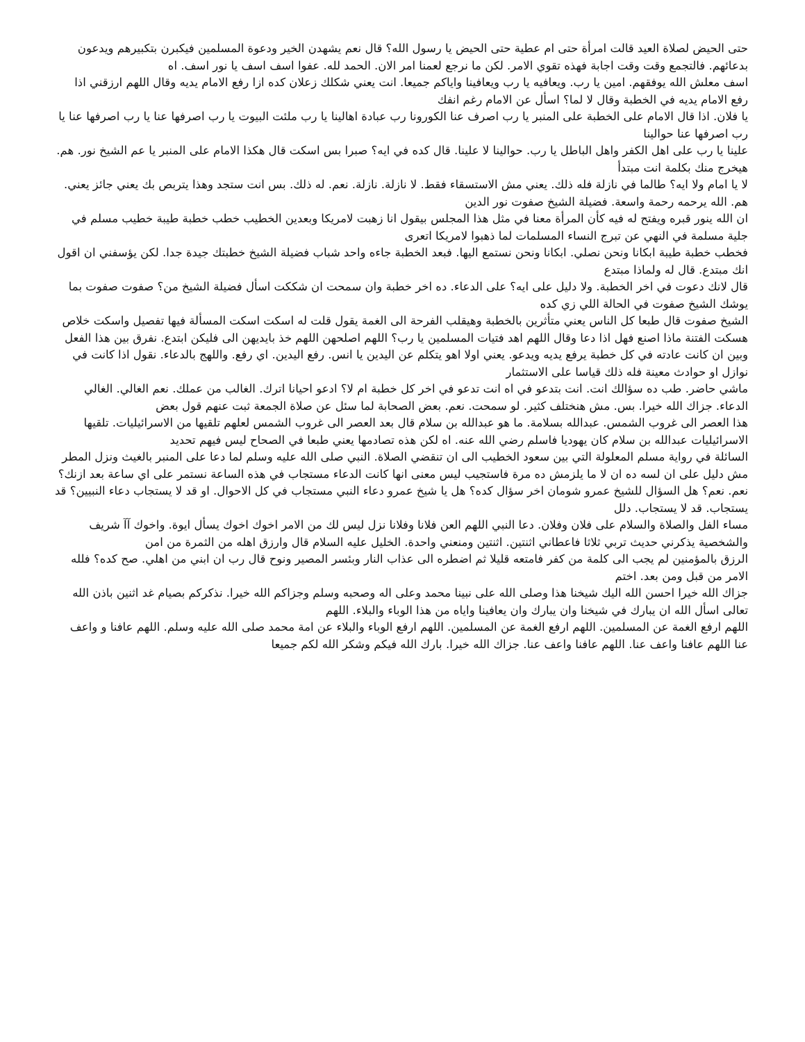حتى الحيض لصلاة العيد قالت امرأة حتى ام عطية حتى الحيض يا رسول الله؟ قال نعم يشهدن الخير ودعوة المسلمين فيكبرن بتكبيرهم ويدعون بدعائهم. فالتجمع وقت وقت اجابة فهذه تقوي الامر. لكن ما نرجع لعمنا امر الان. الحمد لله. عفوا اسف اسف يا نور اسف. اه
اسف معلش الله يوفقهم. امين يا رب. ويعافيه يا رب ويعافينا واياكم جميعا. انت يعني شكلك زعلان كده ازا رفع الامام يديه وقال اللهم ارزقني اذا رفع الامام يديه في الخطبة وقال لا لما؟ اسأل عن الامام رغم انفك
يا فلان. اذا قال الامام على الخطبة على المنبر يا رب اصرف عنا الكورونا رب عبادة اهالينا يا رب ملئت البيوت يا رب اصرفها عنا يا رب اصرفها عنا يا رب اصرفها عنا حوالينا
علينا يا رب على اهل الكفر واهل الباطل يا رب. حوالينا لا علينا. قال كده في ايه؟ صبرا بس اسكت قال هكذا الامام على المنبر يا عم الشيخ نور. هم. هيخرج منك بكلمة انت مبتدأ
لا يا امام ولا ايه؟ طالما في نازلة فله ذلك. يعني مش الاستسقاء فقط. لا نازلة. نازلة. نعم. له ذلك. بس انت ستجد وهذا يتربص بك يعني جائز يعني. هم. الله يرحمه رحمة واسعة. فضيلة الشيخ صفوت نور الدين
ان الله ينور قبره ويفتح له فيه كأن المرأة معنا في مثل هذا المجلس بيقول انا زهبت لامريكا وبعدين الخطيب خطب خطبة طيبة خطيب مسلم في جلية مسلمة في النهي عن تبرج النساء المسلمات لما ذهبوا لامريكا اتعرى
فخطب خطبة طيبة ابكانا ونحن نصلي. ابكانا ونحن نستمع اليها. فبعد الخطبة جاءه واحد شباب فضيلة الشيخ خطبتك جيدة جدا. لكن يؤسفني ان اقول انك مبتدع. قال له ولماذا مبتدع
قال لانك دعوت في اخر الخطبة. ولا دليل على ايه؟ على الدعاء. ده اخر خطبة وان سمحت ان شككت اسأل فضيلة الشيخ من؟ صفوت صفوت بما يوشك الشيخ صفوت في الحالة اللي زي كده
الشيخ صفوت قال طبعا كل الناس يعني متأثرين بالخطبة وهيقلب الفرحة الى الغمة يقول قلت له اسكت اسكت المسألة فيها تفصيل واسكت خلاص هسكت الفتنة ماذا اصنع فهل اذا دعا وقال اللهم اهد فتيات المسلمين يا رب؟ اللهم اصلحهن اللهم خذ بايديهن الى فليكن ابتدع. نفرق بين هذا الفعل وبين ان كانت عادته في كل خطبة يرفع يديه ويدعو. يعني اولا اهو يتكلم عن اليدين يا انس. رفع اليدين. اي رفع. واللهج بالدعاء. نقول اذا كانت في نوازل او حوادث معينة فله ذلك قياسا على الاستثمار
ماشي حاضر. طب ده سؤالك انت. انت بتدعو في اه انت تدعو في اخر كل خطبة ام لا؟ ادعو احيانا اترك. الغالب من عملك. نعم الغالي. الغالي الدعاء. جزاك الله خيرا. بس. مش هنختلف كثير. لو سمحت. نعم. بعض الصحابة لما سئل عن صلاة الجمعة ثبت عنهم قول بعض
هذا العصر الى غروب الشمس. عبدالله بسلامة. ما هو عبدالله بن سلام قال بعد العصر الى غروب الشمس لعلهم تلقيها من الاسرائيليات. تلقيها الاسرائيليات عبدالله بن سلام كان يهوديا فاسلم رضي الله عنه. اه لكن هذه تصادمها يعني طبعا في الصحاح ليس فيهم تحديد
السائلة في رواية مسلم المعلولة التي بين سعود الخطيب الى ان تنقضي الصلاة. النبي صلى الله عليه وسلم لما دعا على المنبر بالغيث ونزل المطر مش دليل على ان لسه ده ان لا ما يلزمش ده مرة فاستجيب ليس معنى انها كانت الدعاء مستجاب في هذه الساعة نستمر على اي ساعة بعد ازنك؟ نعم. نعم؟ هل السؤال للشيخ عمرو شومان اخر سؤال كده؟ هل يا شيخ عمرو دعاء النبي مستجاب في كل الاحوال. او قد لا يستجاب دعاء النبيين؟ قد يستجاب. قد لا يستجاب. دلل
مساء الفل والصلاة والسلام على فلان وفلان. دعا النبي اللهم العن فلانا وفلانا نزل ليس لك من الامر اخوك اخوك يسأل ايوة. واخوك آآ شريف والشخصية يذكرني حديث تربي ثلاثا فاعطاني اثنتين. اثنتين ومنعني واحدة. الخليل عليه السلام قال وارزق اهله من الثمرة من امن
الرزق بالمؤمنين لم يجب الى كلمة من كفر فامتعه قليلا ثم اضطره الى عذاب النار وبئسر المصير ونوح قال رب ان ابني من اهلي. صح كده؟ فلله الامر من قبل ومن بعد. اختم
جزاك الله خيرا احسن الله اليك شيخنا هذا وصلى الله على نبينا محمد وعلى اله وصحبه وسلم وجزاكم الله خيرا. نذكركم بصيام غد اثنين باذن الله تعالى اسأل الله ان يبارك في شيخنا وان يبارك وان يعافينا واياه من هذا الوباء والبلاء. اللهم
اللهم ارفع الغمة عن المسلمين. اللهم ارفع الغمة عن المسلمين. اللهم ارفع الوباء والبلاء عن امة محمد صلى الله عليه وسلم. اللهم عافنا و واعف عنا اللهم عافنا واعف عنا. اللهم عافنا واعف عنا. جزاك الله خيرا. بارك الله فيكم وشكر الله لكم جميعا